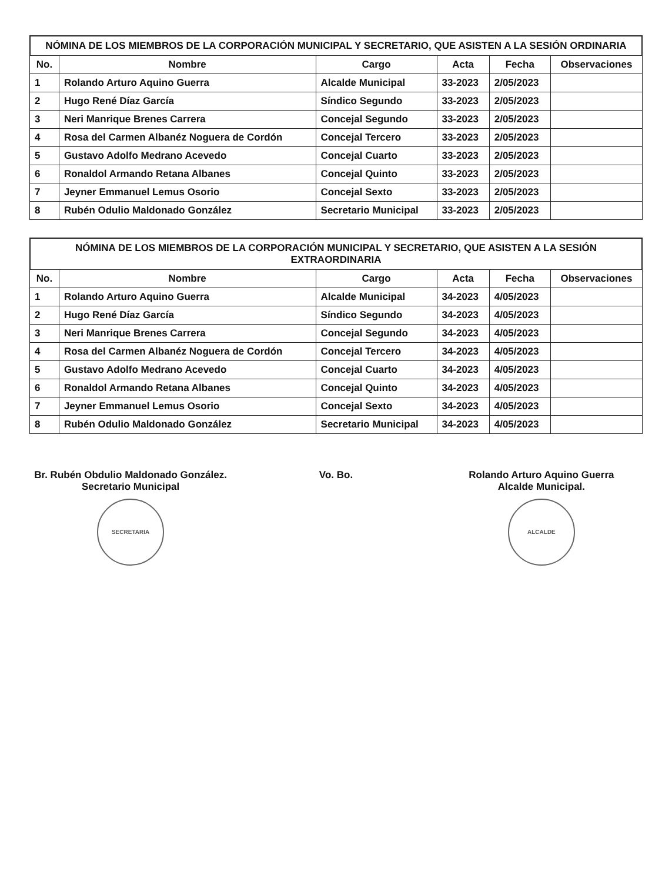NÓMINA DE LOS MIEMBROS DE LA CORPORACIÓN MUNICIPAL Y SECRETARIO, QUE ASISTEN A LA SESIÓN ORDINARIA
| No. | Nombre | Cargo | Acta | Fecha | Observaciones |
| --- | --- | --- | --- | --- | --- |
| 1 | Rolando Arturo Aquino Guerra | Alcalde Municipal | 33-2023 | 2/05/2023 | |
| 2 | Hugo René Díaz García | Síndico Segundo | 33-2023 | 2/05/2023 | |
| 3 | Neri Manrique Brenes Carrera | Concejal Segundo | 33-2023 | 2/05/2023 | |
| 4 | Rosa del Carmen Albanéz Noguera de Cordón | Concejal Tercero | 33-2023 | 2/05/2023 | |
| 5 | Gustavo Adolfo Medrano Acevedo | Concejal Cuarto | 33-2023 | 2/05/2023 | |
| 6 | Ronaldol Armando Retana Albanes | Concejal Quinto | 33-2023 | 2/05/2023 | |
| 7 | Jeyner Emmanuel Lemus Osorio | Concejal Sexto | 33-2023 | 2/05/2023 | |
| 8 | Rubén Odulio Maldonado González | Secretario Municipal | 33-2023 | 2/05/2023 | |
NÓMINA DE LOS MIEMBROS DE LA CORPORACIÓN MUNICIPAL Y SECRETARIO, QUE ASISTEN A LA SESIÓN EXTRAORDINARIA
| No. | Nombre | Cargo | Acta | Fecha | Observaciones |
| --- | --- | --- | --- | --- | --- |
| 1 | Rolando Arturo Aquino Guerra | Alcalde Municipal | 34-2023 | 4/05/2023 | |
| 2 | Hugo René Díaz García | Síndico Segundo | 34-2023 | 4/05/2023 | |
| 3 | Neri Manrique Brenes Carrera | Concejal Segundo | 34-2023 | 4/05/2023 | |
| 4 | Rosa del Carmen Albanéz Noguera de Cordón | Concejal Tercero | 34-2023 | 4/05/2023 | |
| 5 | Gustavo Adolfo Medrano Acevedo | Concejal Cuarto | 34-2023 | 4/05/2023 | |
| 6 | Ronaldol Armando Retana Albanes | Concejal Quinto | 34-2023 | 4/05/2023 | |
| 7 | Jeyner Emmanuel Lemus Osorio | Concejal Sexto | 34-2023 | 4/05/2023 | |
| 8 | Rubén Odulio Maldonado González | Secretario Municipal | 34-2023 | 4/05/2023 | |
Br. Rubén Obdulio Maldonado González.
Secretario Municipal
SECRETARIA
Vo. Bo. Rolando Arturo Aquino Guerra
Alcalde Municipal.
ALCALDE